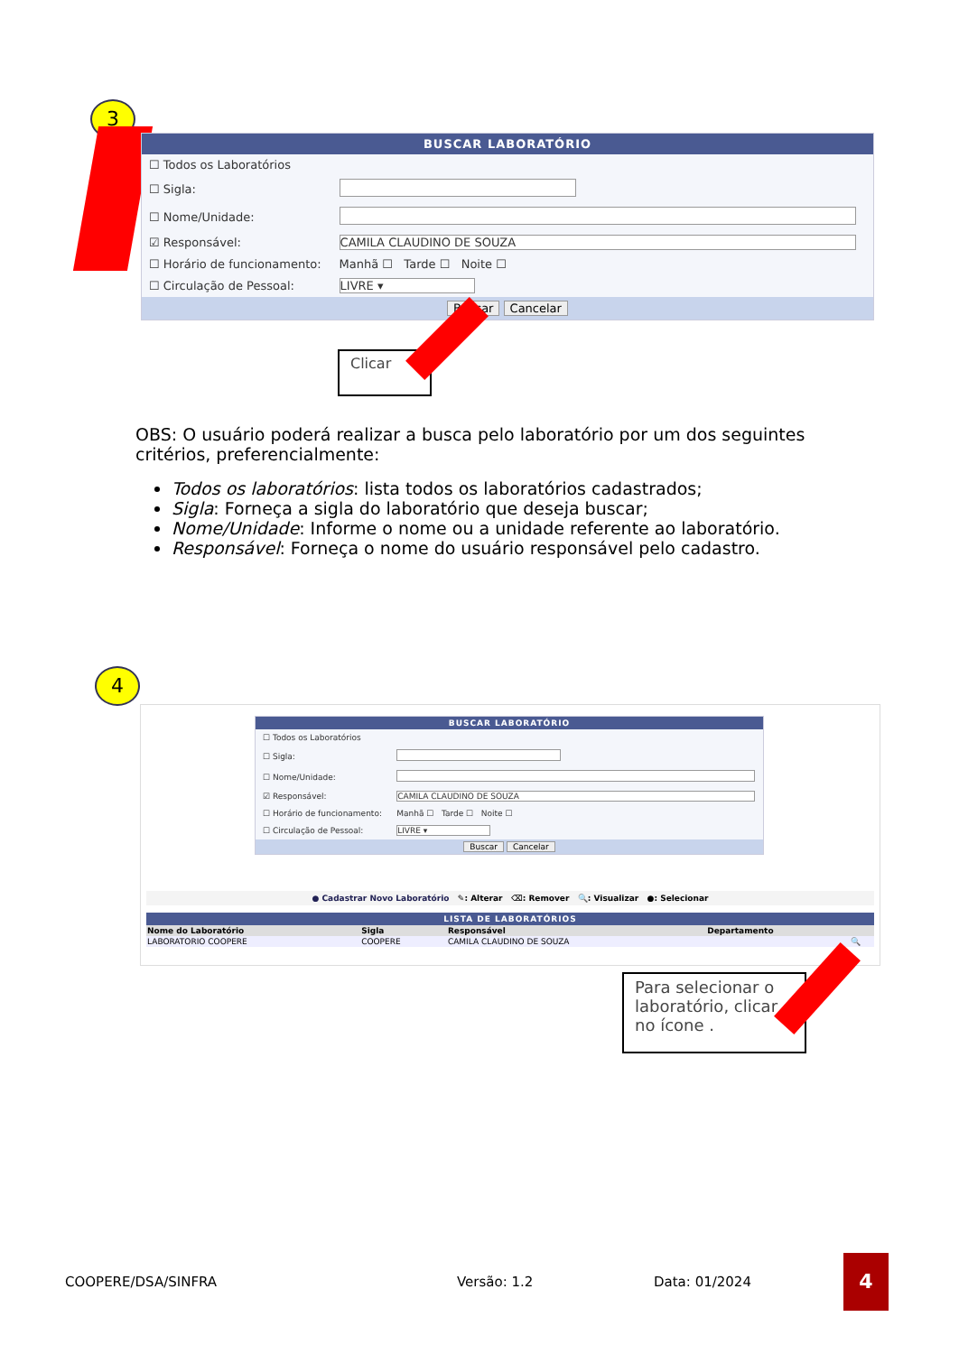3
BUSCAR LABORATÓRIO
| ☐ Todos os Laboratórios | |
| ☐ Sigla: | |
| ☐ Nome/Unidade: | |
| ☑ Responsável: | CAMILA CLAUDINO DE SOUZA |
| ☐ Horário de funcionamento: | Manhã ☐ Tarde ☐ Noite ☐ |
| ☐ Circulação de Pessoal: | LIVRE ▾ |
Buscar Cancelar
Clicar
OBS: O usuário poderá realizar a busca pelo laboratório por um dos seguintes critérios, preferencialmente:
Todos os laboratórios: lista todos os laboratórios cadastrados;
Sigla: Forneça a sigla do laboratório que deseja buscar;
Nome/Unidade: Informe o nome ou a unidade referente ao laboratório.
Responsável: Forneça o nome do usuário responsável pelo cadastro.
4
BUSCAR LABORATÓRIO
| ☐ Todos os Laboratórios | |
| ☐ Sigla: | |
| ☐ Nome/Unidade: | |
| ☑ Responsável: | CAMILA CLAUDINO DE SOUZA |
| ☐ Horário de funcionamento: | Manhã ☐ Tarde ☐ Noite ☐ |
| ☐ Circulação de Pessoal: | LIVRE ▾ |
Buscar Cancelar
● Cadastrar Novo Laboratório ✎: Alterar ⌫: Remover 🔍: Visualizar ●: Selecionar
LISTA DE LABORATÓRIOS
| Nome do Laboratório | Sigla | Responsável | Departamento | |
| --- | --- | --- | --- | --- |
| LABORATORIO COOPERE | COOPERE | CAMILA CLAUDINO DE SOUZA | | 🔍 |
Para selecionar o laboratório, clicar no ícone .
COOPERE/DSA/SINFRA Versão: 1.2 Data: 01/2024 4